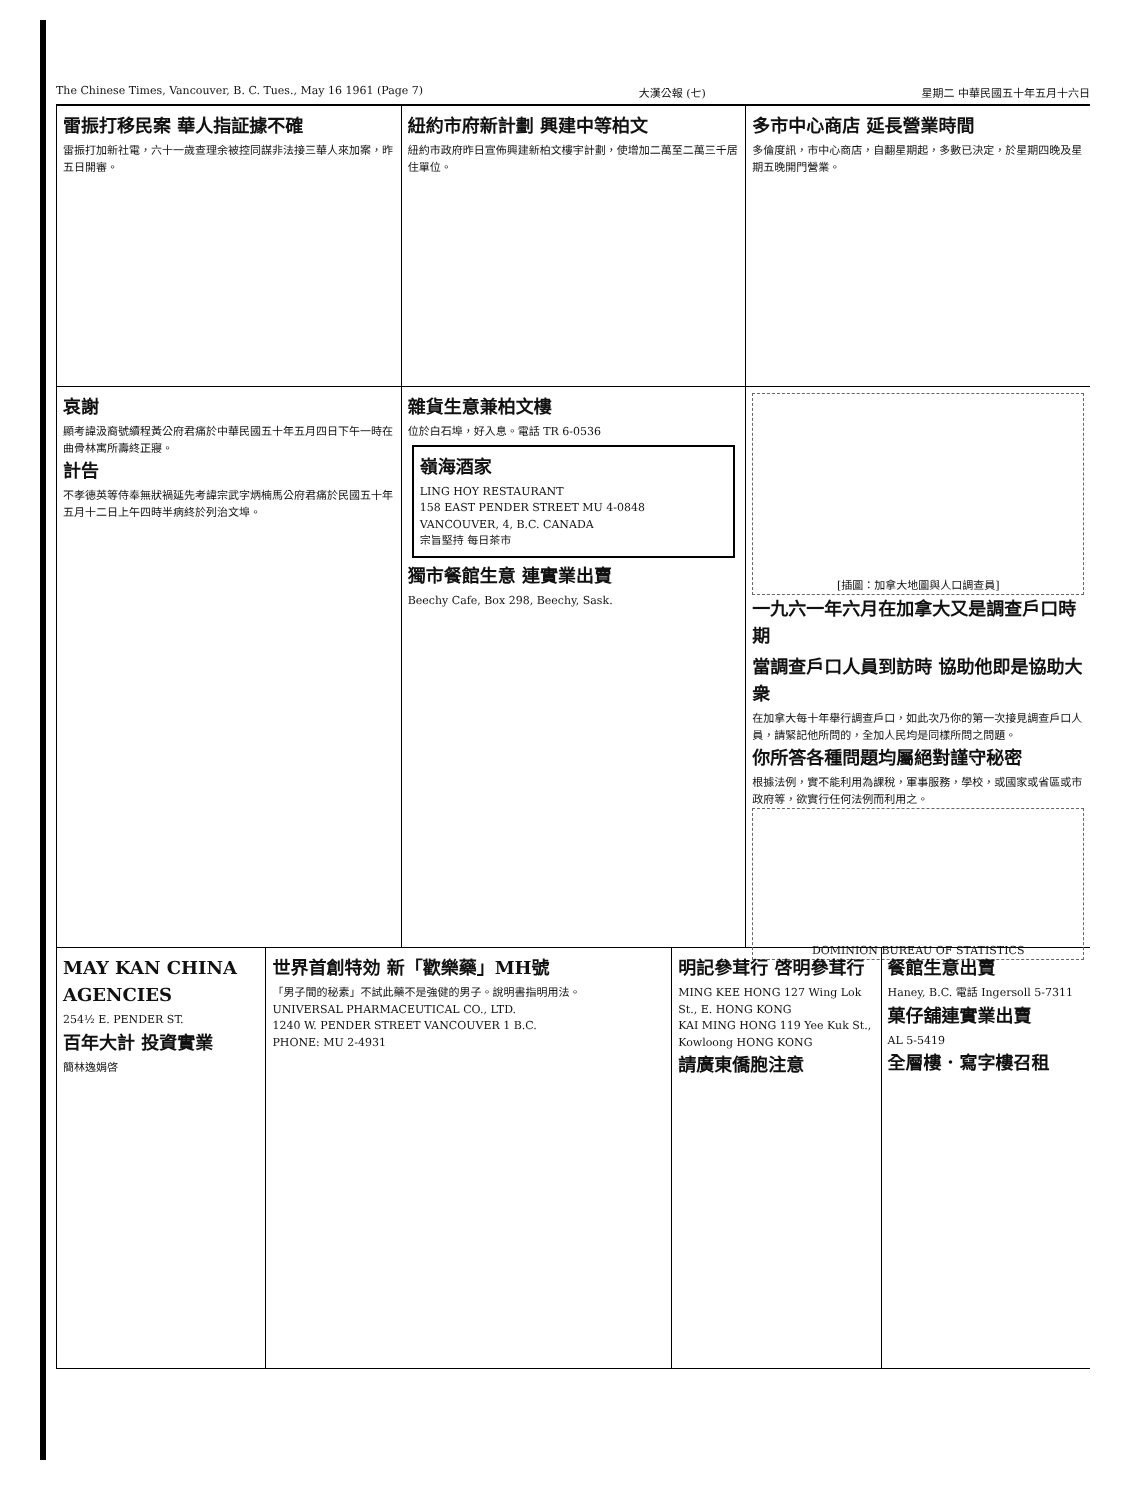The Chinese Times, Vancouver, B. C. Tues., May 16 1961 (Page 7) 大漢公報 (七) 星期二 中華民國五十年五月十六日
雷振打移民案 華人指証據不確
雷振打加新社電，六十一歲查理余被控同謀非法接三華人來加案，昨五日開審。
紐約市府新計劃 興建中等柏文
紐約市政府昨日宣佈興建新柏文樓宇計劃，使增加二萬至二萬三千居住單位。
多市中心商店 延長營業時間
多倫度訊，市中心商店，自翻星期起，多數已決定，於星期四晚及星期五晚開門營業。
哀謝
顯考諱汲裔號續程黃公府君痛於中華民國五十年五月四日下午一時在曲骨林寓所壽終正寢。
計告
不孝德英等侍奉無狀禍延先考諱宗武字炳楠馬公府君痛於民國五十年五月十二日上午四時半病終於列治文埠。
雜貨生意兼柏文樓
位於白石埠，好入息。電話 TR 6-0536
嶺海酒家
LING HOY RESTAURANT
158 EAST PENDER STREET MU 4-0848
VANCOUVER, 4, B.C. CANADA
宗旨堅持 每日茶市
獨市餐館生意 連實業出賣
Beechy Cafe, Box 298, Beechy, Sask.
[插圖：加拿大地圖與人口調查員]
一九六一年六月在加拿大又是調查戶口時期
當調查戶口人員到訪時 協助他即是協助大衆
在加拿大每十年舉行調查戶口，如此次乃你的第一次接見調查戶口人員，請緊記他所問的，全加人民均是同樣所問之問題。
你所答各種問題均屬絕對謹守秘密
根據法例，實不能利用為課稅，軍事服務，學校，或國家或省區或市政府等，欲實行任何法例而利用之。
DOMINION BUREAU OF STATISTICS
MAY KAN CHINA AGENCIES
254½ E. PENDER ST.
百年大計 投資實業
簡林逸娟啓
世界首創特効 新「歡樂藥」MH號
「男子間的秘素」不試此藥不是強健的男子。說明書指明用法。
UNIVERSAL PHARMACEUTICAL CO., LTD.
1240 W. PENDER STREET VANCOUVER 1 B.C.
PHONE: MU 2-4931
明記參茸行 啓明參茸行
MING KEE HONG 127 Wing Lok St., E. HONG KONG
KAI MING HONG 119 Yee Kuk St., Kowloong HONG KONG
請廣東僑胞注意
餐館生意出賣
Haney, B.C. 電話 Ingersoll 5-7311
菓仔舖連實業出賣
AL 5-5419
全層樓．寫字樓召租